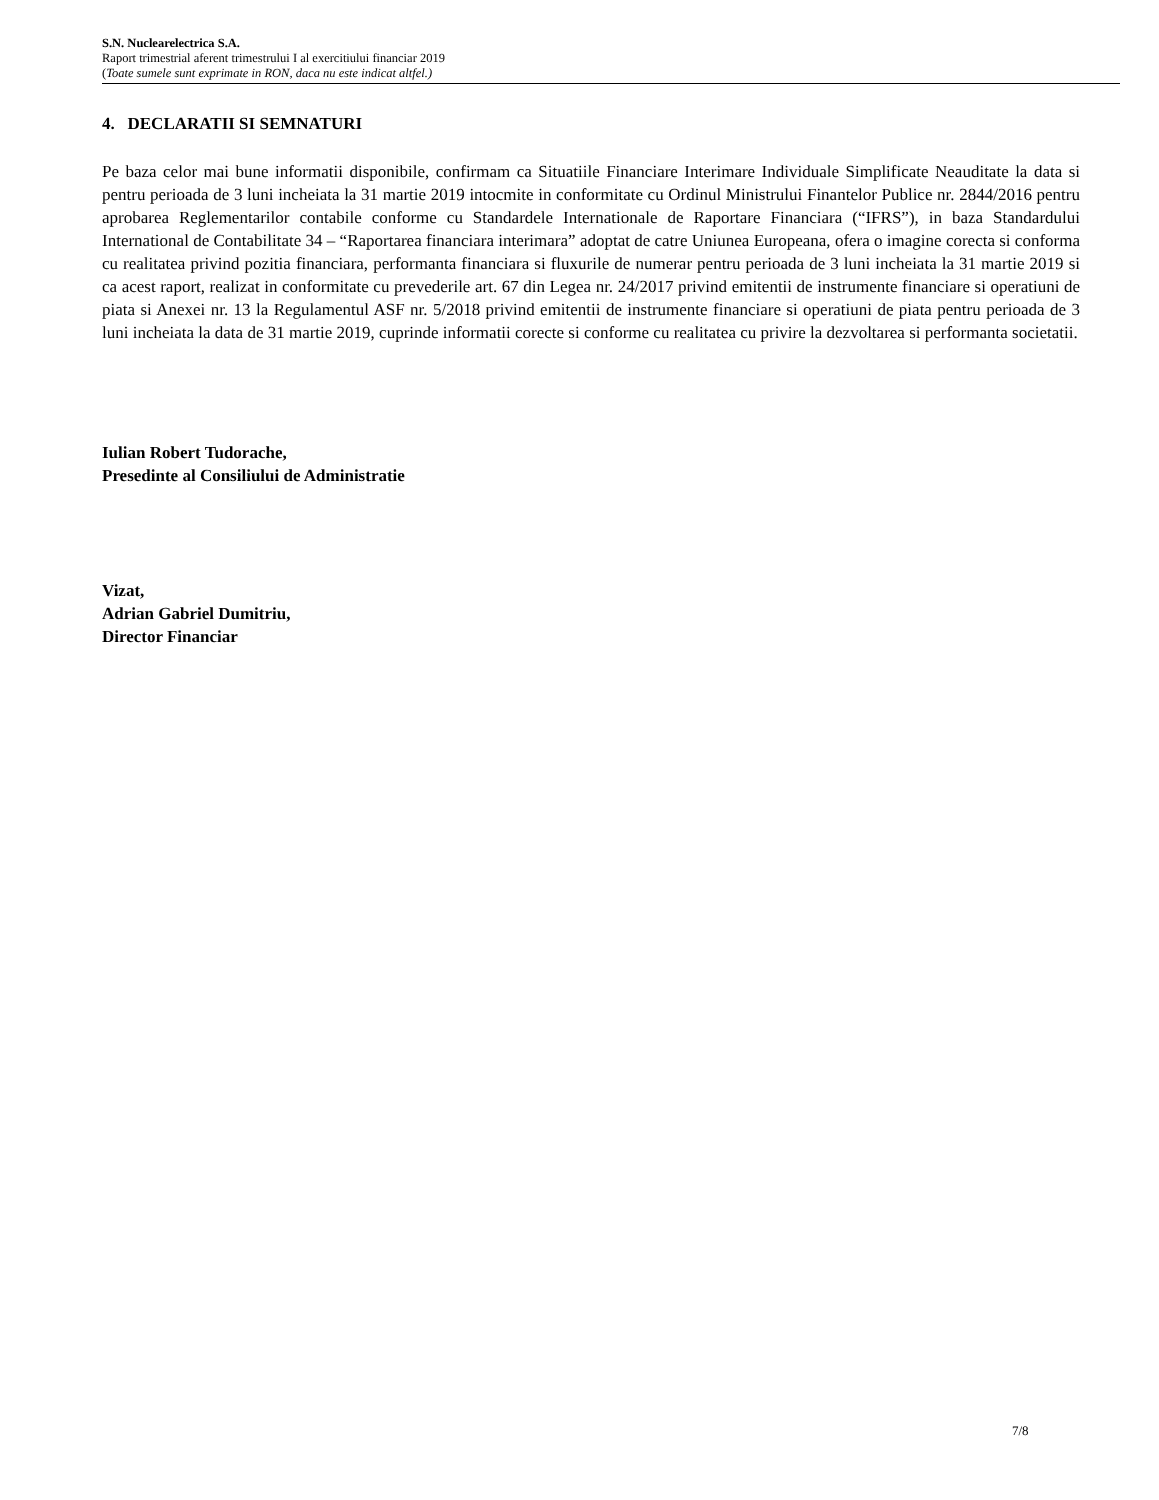S.N. Nuclearelectrica S.A.
Raport trimestrial aferent trimestrului I al exercitiului financiar 2019
(Toate sumele sunt exprimate in RON, daca nu este indicat altfel.)
4. DECLARATII SI SEMNATURI
Pe baza celor mai bune informatii disponibile, confirmam ca Situatiile Financiare Interimare Individuale Simplificate Neauditate la data si pentru perioada de 3 luni incheiata la 31 martie 2019 intocmite in conformitate cu Ordinul Ministrului Finantelor Publice nr. 2844/2016 pentru aprobarea Reglementarilor contabile conforme cu Standardele Internationale de Raportare Financiara (“IFRS”), in baza Standardului International de Contabilitate 34 – “Raportarea financiara interimara” adoptat de catre Uniunea Europeana, ofera o imagine corecta si conforma cu realitatea privind pozitia financiara, performanta financiara si fluxurile de numerar pentru perioada de 3 luni incheiata la 31 martie 2019 si ca acest raport, realizat in conformitate cu prevederile art. 67 din Legea nr. 24/2017 privind emitentii de instrumente financiare si operatiuni de piata si Anexei nr. 13 la Regulamentul ASF nr. 5/2018 privind emitentii de instrumente financiare si operatiuni de piata pentru perioada de 3 luni incheiata la data de 31 martie 2019, cuprinde informatii corecte si conforme cu realitatea cu privire la dezvoltarea si performanta societatii.
Iulian Robert Tudorache,
Presedinte al Consiliului de Administratie
Vizat,
Adrian Gabriel Dumitriu,
Director Financiar
7/8